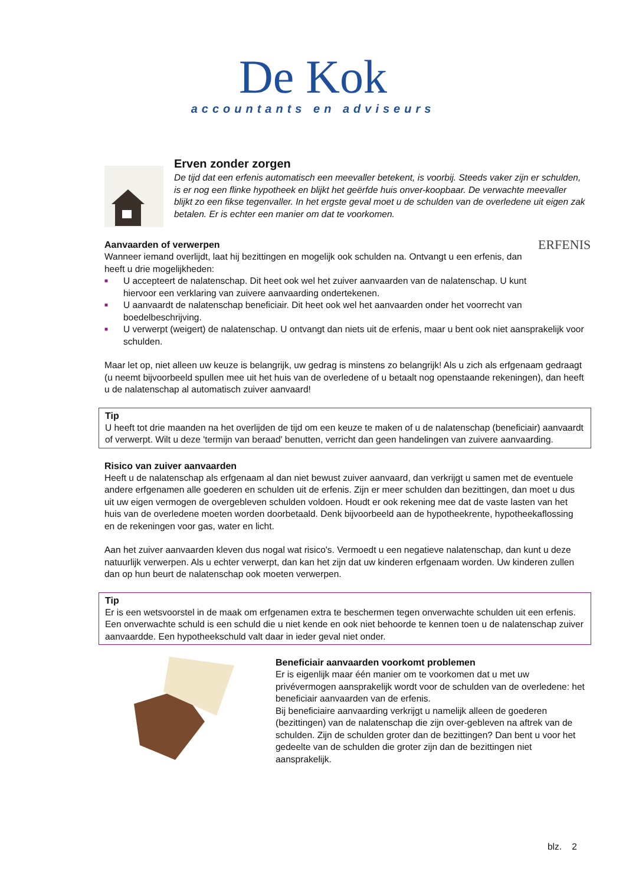De Kok
accountants en adviseurs
Erven zonder zorgen
De tijd dat een erfenis automatisch een meevaller betekent, is voorbij. Steeds vaker zijn er schulden, is er nog een flinke hypotheek en blijkt het geërfde huis onver-koopbaar. De verwachte meevaller blijkt zo een fikse tegenvaller. In het ergste geval moet u de schulden van de overledene uit eigen zak betalen. Er is echter een manier om dat te voorkomen.
ERFENIS
Aanvaarden of verwerpen
Wanneer iemand overlijdt, laat hij bezittingen en mogelijk ook schulden na. Ontvangt u een erfenis, dan heeft u drie mogelijkheden:
■ U accepteert de nalatenschap. Dit heet ook wel het zuiver aanvaarden van de nalatenschap. U kunt hiervoor een verklaring van zuivere aanvaarding ondertekenen.
■ U aanvaardt de nalatenschap beneficiair. Dit heet ook wel het aanvaarden onder het voorrecht van boedelbeschrijving.
■ U verwerpt (weigert) de nalatenschap. U ontvangt dan niets uit de erfenis, maar u bent ook niet aansprakelijk voor schulden.
Maar let op, niet alleen uw keuze is belangrijk, uw gedrag is minstens zo belangrijk! Als u zich als erfgenaam gedraagt (u neemt bijvoorbeeld spullen mee uit het huis van de overledene of u betaalt nog openstaande rekeningen), dan heeft u de nalatenschap al automatisch zuiver aanvaard!
Tip
U heeft tot drie maanden na het overlijden de tijd om een keuze te maken of u de nalatenschap (beneficiair) aanvaardt of verwerpt. Wilt u deze 'termijn van beraad' benutten, verricht dan geen handelingen van zuivere aanvaarding.
Risico van zuiver aanvaarden
Heeft u de nalatenschap als erfgenaam al dan niet bewust zuiver aanvaard, dan verkrijgt u samen met de eventuele andere erfgenamen alle goederen en schulden uit de erfenis. Zijn er meer schulden dan bezittingen, dan moet u dus uit uw eigen vermogen de overgebleven schulden voldoen. Houdt er ook rekening mee dat de vaste lasten van het huis van de overledene moeten worden doorbetaald. Denk bijvoorbeeld aan de hypotheekrente, hypotheekaflossing en de rekeningen voor gas, water en licht.
Aan het zuiver aanvaarden kleven dus nogal wat risico's. Vermoedt u een negatieve nalatenschap, dan kunt u deze natuurlijk verwerpen. Als u echter verwerpt, dan kan het zijn dat uw kinderen erfgenaam worden. Uw kinderen zullen dan op hun beurt de nalatenschap ook moeten verwerpen.
Tip
Er is een wetsvoorstel in de maak om erfgenamen extra te beschermen tegen onverwachte schulden uit een erfenis. Een onverwachte schuld is een schuld die u niet kende en ook niet behoorde te kennen toen u de nalatenschap zuiver aanvaardde. Een hypotheekschuld valt daar in ieder geval niet onder.
Beneficiair aanvaarden voorkomt problemen
Er is eigenlijk maar één manier om te voorkomen dat u met uw privévermogen aansprakelijk wordt voor de schulden van de overledene: het beneficiair aanvaarden van de erfenis.
Bij beneficiaire aanvaarding verkrijgt u namelijk alleen de goederen (bezittingen) van de nalatenschap die zijn over-gebleven na aftrek van de schulden. Zijn de schulden groter dan de bezittingen? Dan bent u voor het gedeelte van de schulden die groter zijn dan de bezittingen niet aansprakelijk.
blz. 2